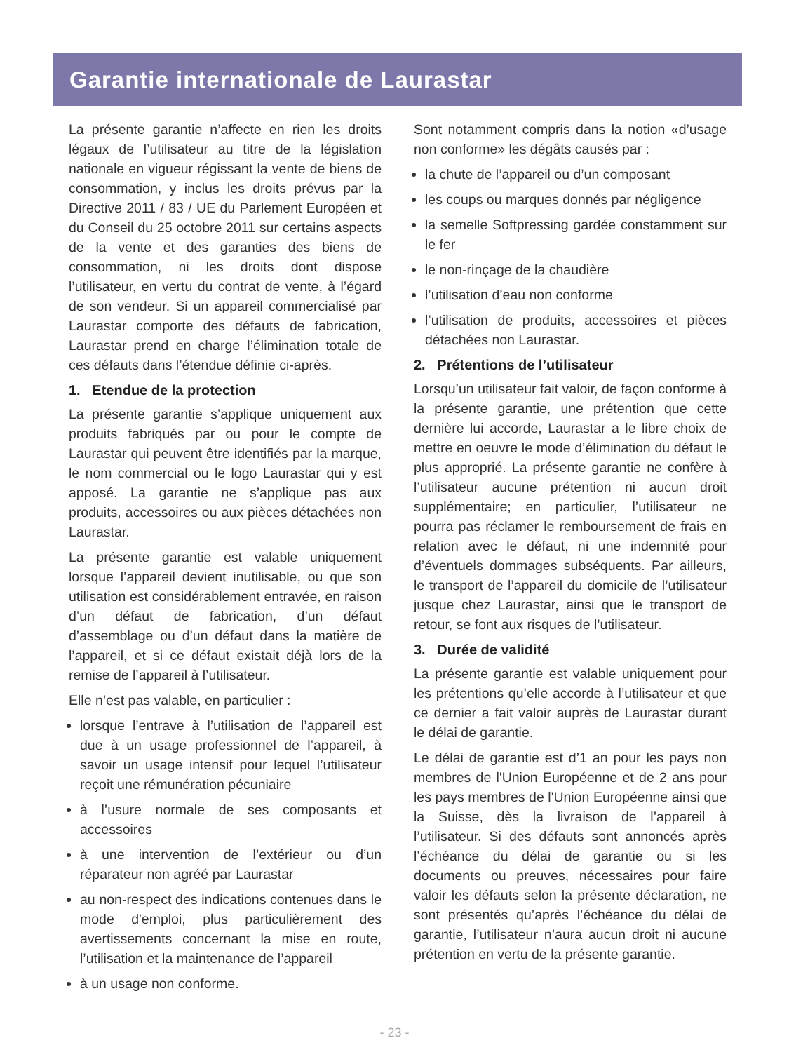Garantie internationale de Laurastar
La présente garantie n’affecte en rien les droits légaux de l’utilisateur au titre de la législation nationale en vigueur régissant la vente de biens de consommation, y inclus les droits prévus par la Directive 2011 / 83 / UE du Parlement Européen et du Conseil du 25 octobre 2011 sur certains aspects de la vente et des garanties des biens de consommation, ni les droits dont dispose l’utilisateur, en vertu du contrat de vente, à l’égard de son vendeur. Si un appareil commercialisé par Laurastar comporte des défauts de fabrication, Laurastar prend en charge l’élimination totale de ces défauts dans l’étendue définie ci-après.
1. Etendue de la protection
La présente garantie s’applique uniquement aux produits fabriqués par ou pour le compte de Laurastar qui peuvent être identifiés par la marque, le nom commercial ou le logo Laurastar qui y est apposé. La garantie ne s’applique pas aux produits, accessoires ou aux pièces détachées non Laurastar.
La présente garantie est valable uniquement lorsque l’appareil devient inutilisable, ou que son utilisation est considérablement entravée, en raison d’un défaut de fabrication, d’un défaut d’assemblage ou d’un défaut dans la matière de l’appareil, et si ce défaut existait déjà lors de la remise de l’appareil à l’utilisateur.
Elle n’est pas valable, en particulier :
lorsque l’entrave à l’utilisation de l’appareil est due à un usage professionnel de l’appareil, à savoir un usage intensif pour lequel l’utilisateur reçoit une rémunération pécuniaire
à l’usure normale de ses composants et accessoires
à une intervention de l’extérieur ou d’un réparateur non agréé par Laurastar
au non-respect des indications contenues dans le mode d'emploi, plus particulièrement des avertissements concernant la mise en route, l’utilisation et la maintenance de l’appareil
à un usage non conforme.
Sont notamment compris dans la notion «d’usage non conforme» les dégâts causés par :
la chute de l’appareil ou d’un composant
les coups ou marques donnés par négligence
la semelle Softpressing gardée constamment sur le fer
le non-rinçage de la chaudière
l’utilisation d’eau non conforme
l’utilisation de produits, accessoires et pièces détachées non Laurastar.
2. Prétentions de l’utilisateur
Lorsqu’un utilisateur fait valoir, de façon conforme à la présente garantie, une prétention que cette dernière lui accorde, Laurastar a le libre choix de mettre en oeuvre le mode d’élimination du défaut le plus approprié. La présente garantie ne confère à l’utilisateur aucune prétention ni aucun droit supplémentaire; en particulier, l’utilisateur ne pourra pas réclamer le remboursement de frais en relation avec le défaut, ni une indemnité pour d’éventuels dommages subséquents. Par ailleurs, le transport de l’appareil du domicile de l’utilisateur jusque chez Laurastar, ainsi que le transport de retour, se font aux risques de l’utilisateur.
3. Durée de validité
La présente garantie est valable uniquement pour les prétentions qu’elle accorde à l’utilisateur et que ce dernier a fait valoir auprès de Laurastar durant le délai de garantie.
Le délai de garantie est d’1 an pour les pays non membres de l'Union Européenne et de 2 ans pour les pays membres de l'Union Européenne ainsi que la Suisse, dès la livraison de l’appareil à l’utilisateur. Si des défauts sont annoncés après l’échéance du délai de garantie ou si les documents ou preuves, nécessaires pour faire valoir les défauts selon la présente déclaration, ne sont présentés qu’après l’échéance du délai de garantie, l’utilisateur n’aura aucun droit ni aucune prétention en vertu de la présente garantie.
- 23 -